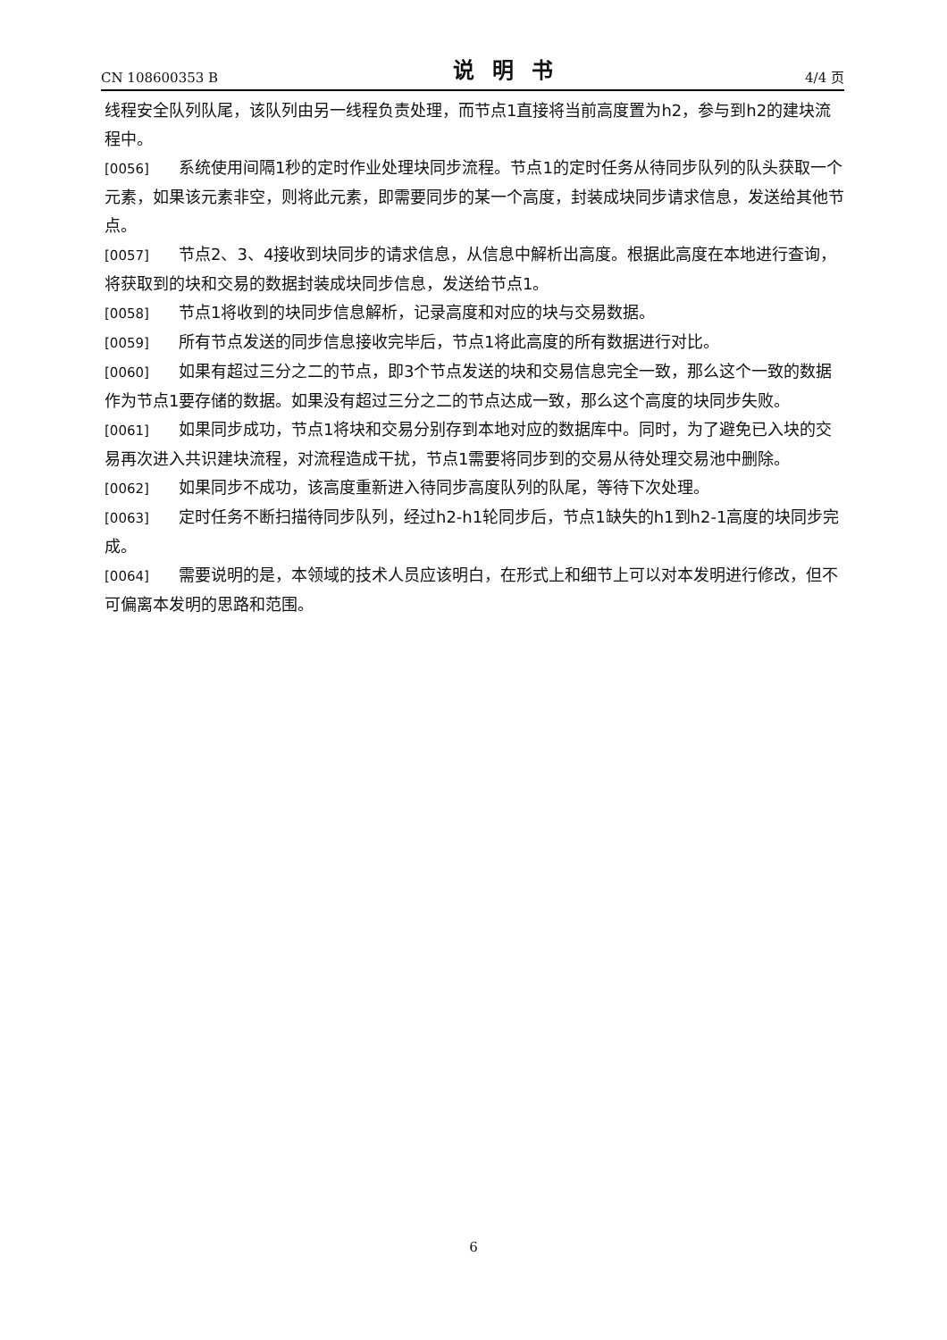CN 108600353 B 说明书 4/4 页
线程安全队列队尾，该队列由另一线程负责处理，而节点1直接将当前高度置为h2，参与到h2的建块流程中。
[0056] 系统使用间隔1秒的定时作业处理块同步流程。节点1的定时任务从待同步队列的队头获取一个元素，如果该元素非空，则将此元素，即需要同步的某一个高度，封装成块同步请求信息，发送给其他节点。
[0057] 节点2、3、4接收到块同步的请求信息，从信息中解析出高度。根据此高度在本地进行查询，将获取到的块和交易的数据封装成块同步信息，发送给节点1。
[0058] 节点1将收到的块同步信息解析，记录高度和对应的块与交易数据。
[0059] 所有节点发送的同步信息接收完毕后，节点1将此高度的所有数据进行对比。
[0060] 如果有超过三分之二的节点，即3个节点发送的块和交易信息完全一致，那么这个一致的数据作为节点1要存储的数据。如果没有超过三分之二的节点达成一致，那么这个高度的块同步失败。
[0061] 如果同步成功，节点1将块和交易分别存到本地对应的数据库中。同时，为了避免已入块的交易再次进入共识建块流程，对流程造成干扰，节点1需要将同步到的交易从待处理交易池中删除。
[0062] 如果同步不成功，该高度重新进入待同步高度队列的队尾，等待下次处理。
[0063] 定时任务不断扫描待同步队列，经过h2-h1轮同步后，节点1缺失的h1到h2-1高度的块同步完成。
[0064] 需要说明的是，本领域的技术人员应该明白，在形式上和细节上可以对本发明进行修改，但不可偏离本发明的思路和范围。
6